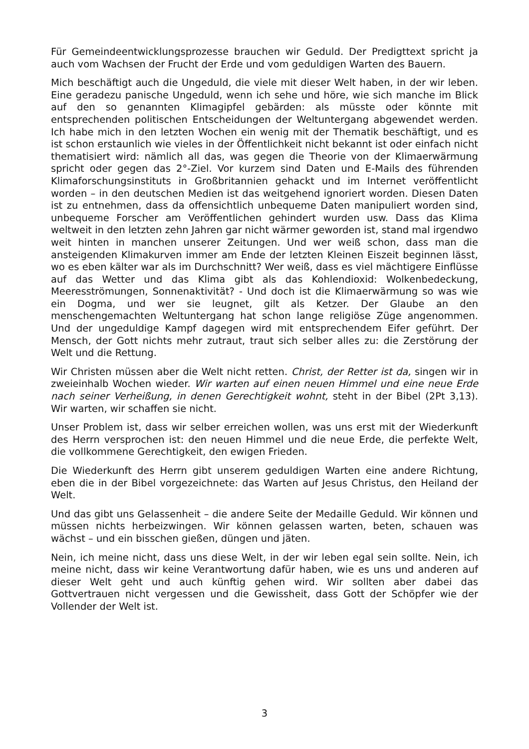Für Gemeindeentwicklungsprozesse brauchen wir Geduld. Der Predigttext spricht ja auch vom Wachsen der Frucht der Erde und vom geduldigen Warten des Bauern.
Mich beschäftigt auch die Ungeduld, die viele mit dieser Welt haben, in der wir leben. Eine geradezu panische Ungeduld, wenn ich sehe und höre, wie sich manche im Blick auf den so genannten Klimagipfel gebärden: als müsste oder könnte mit entsprechenden politischen Entscheidungen der Weltuntergang ab­gewendet werden. Ich habe mich in den letzten Wochen ein wenig mit der The­matik beschäftigt, und es ist schon erstaunlich wie vieles in der Öffentlichkeit nicht bekannt ist oder einfach nicht thematisiert wird: nämlich all das, was ge­gen die Theorie von der Klimaerwärmung spricht oder gegen das 2°-Ziel. Vor kurzem sind Daten und E-Mails des führenden Klimaforschungsinstituts in Großbritannien gehackt und im Internet veröffentlicht worden – in den deut­schen Medien ist das weitgehend ignoriert worden. Diesen Daten ist zu entneh­men, dass da offensichtlich unbequeme Daten manipuliert worden sind, unbe­queme Forscher am Veröffentlichen gehindert wurden usw. Dass das Klima weltweit in den letzten zehn Jahren gar nicht wärmer geworden ist, stand mal irgendwo weit hinten in manchen unserer Zeitungen. Und wer weiß schon, dass man die ansteigenden Klimakurven immer am Ende der letzten Kleinen Eiszeit beginnen lässt, wo es eben kälter war als im Durchschnitt? Wer weiß, dass es viel mächtigere Einflüsse auf das Wetter und das Klima gibt als das Kohlendi­oxid: Wolkenbedeckung, Meeresströmungen, Sonnenaktivität? - Und doch ist die Klimaerwärmung so was wie ein Dogma, und wer sie leugnet, gilt als Ket­zer. Der Glaube an den menschengemachten Weltuntergang hat schon lange religiöse Züge angenommen. Und der ungeduldige Kampf dagegen wird mit entsprechendem Eifer geführt. Der Mensch, der Gott nichts mehr zutraut, traut sich selber alles zu: die Zerstörung der Welt und die Rettung.
Wir Christen müssen aber die Welt nicht retten. Christ, der Retter ist da, sin­gen wir in zweieinhalb Wochen wieder. Wir warten auf einen neuen Himmel und eine neue Erde nach seiner Verheißung, in denen Gerechtigkeit wohnt, steht in der Bibel (2Pt 3,13). Wir warten, wir schaffen sie nicht.
Unser Problem ist, dass wir selber erreichen wollen, was uns erst mit der Wie­derkunft des Herrn versprochen ist: den neuen Himmel und die neue Erde, die perfekte Welt, die vollkommene Gerechtigkeit, den ewigen Frieden.
Die Wiederkunft des Herrn gibt unserem geduldigen Warten eine andere Rich­tung, eben die in der Bibel vorgezeichnete: das Warten auf Jesus Christus, den Heiland der Welt.
Und das gibt uns Gelassenheit – die andere Seite der Medaille Geduld. Wir kön­nen und müssen nichts herbeizwingen. Wir können gelassen warten, beten, schauen was wächst – und ein bisschen gießen, düngen und jäten.
Nein, ich meine nicht, dass uns diese Welt, in der wir leben egal sein sollte. Nein, ich meine nicht, dass wir keine Verantwortung dafür haben, wie es uns und anderen auf dieser Welt geht und auch künftig gehen wird. Wir sollten aber dabei das Gottvertrauen nicht vergessen und die Gewissheit, dass Gott der Schöpfer wie der Vollender der Welt ist.
3